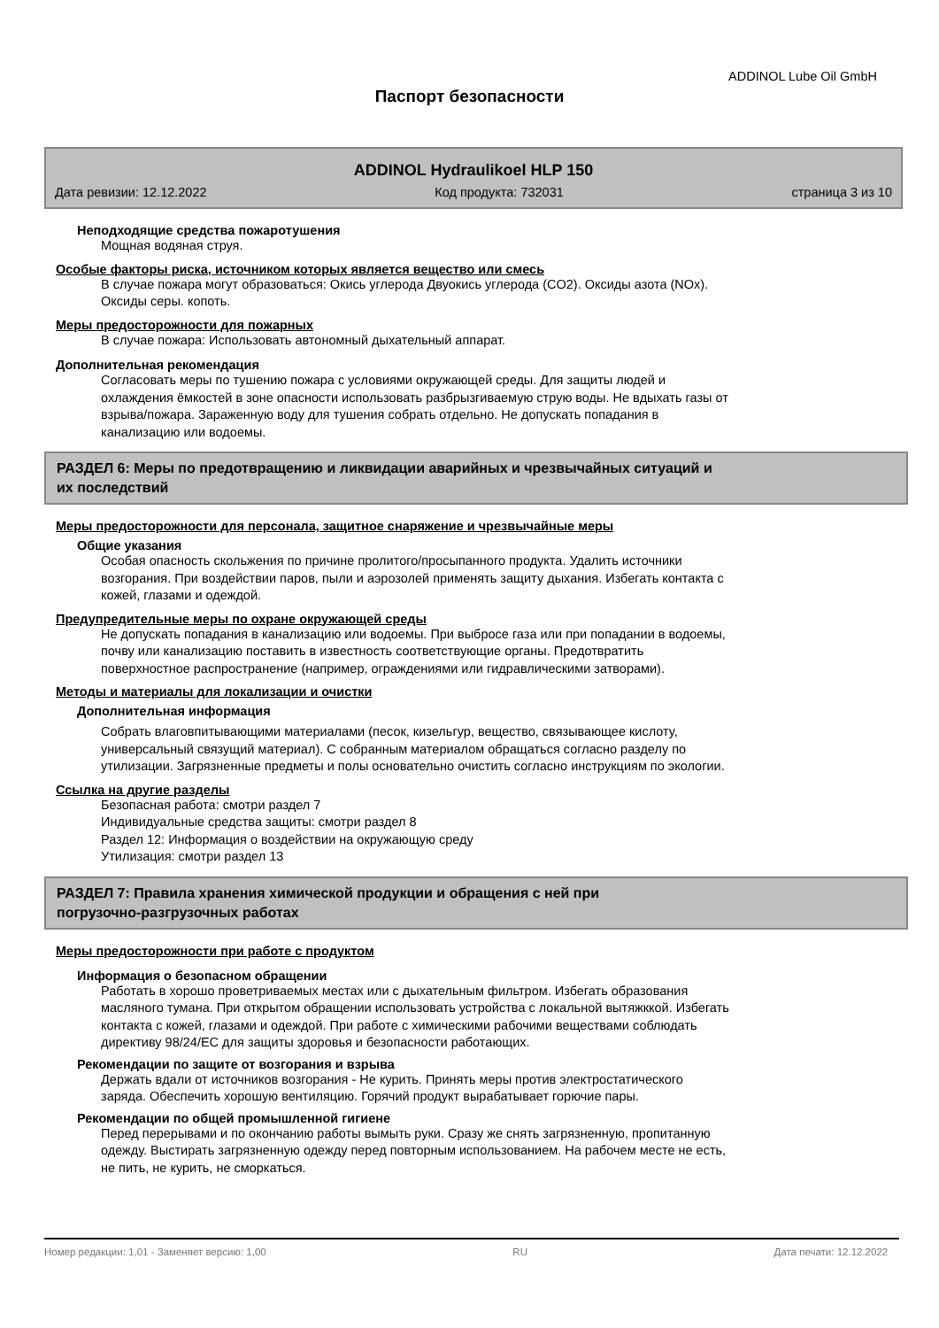ADDINOL Lube Oil GmbH
Паспорт безопасности
ADDINOL Hydraulikoel HLP 150
Дата ревизии: 12.12.2022 Код продукта: 732031 страница 3 из 10
Неподходящие средства пожаротушения
Мощная водяная струя.
Особые факторы риска, источником которых является вещество или смесь
В случае пожара могут образоваться: Окись углерода Двуокись углерода (CO2). Оксиды азота (NOx).
Оксиды серы. копоть.
Меры предосторожности для пожарных
В случае пожара: Использовать автономный дыхательный аппарат.
Дополнительная рекомендация
Согласовать меры по тушению пожара с условиями окружающей среды. Для защиты людей и
охлаждения ёмкостей в зоне опасности использовать разбрызгиваемую струю воды. Не вдыхать газы от
взрыва/пожара. Зараженную воду для тушения собрать отдельно. Не допускать попадания в
канализацию или водоемы.
РАЗДЕЛ 6: Меры по предотвращению и ликвидации аварийных и чрезвычайных ситуаций и
их последствий
Меры предосторожности для персонала, защитное снаряжение и чрезвычайные меры
Общие указания
Особая опасность скольжения по причине пролитого/просыпанного продукта. Удалить источники
возгорания. При воздействии паров, пыли и аэрозолей применять защиту дыхания. Избегать контакта с
кожей, глазами и одеждой.
Предупредительные меры по охране окружающей среды
Не допускать попадания в канализацию или водоемы. При выбросе газа или при попадании в водоемы,
почву или канализацию поставить в известность соответствующие органы. Предотвратить
поверхностное распространение (например, ограждениями или гидравлическими затворами).
Методы и материалы для локализации и очистки
Дополнительная информация
Собрать влаговпитывающими материалами (песок, кизельгур, вещество, связывающее кислоту,
универсальный связущий материал). С собранным материалом обращаться согласно разделу по
утилизации. Загрязненные предметы и полы основательно очистить согласно инструкциям по экологии.
Ссылка на другие разделы
Безопасная работа: смотри раздел 7
Индивидуальные средства защиты: смотри раздел 8
Раздел 12: Информация о воздействии на окружающую среду
Утилизация: смотри раздел 13
РАЗДЕЛ 7: Правила хранения химической продукции и обращения с ней при
погрузочно-разгрузочных работах
Меры предосторожности при работе с продуктом
Информация о безопасном обращении
Работать в хорошо проветриваемых местах или с дыхательным фильтром. Избегать образования
масляного тумана. При открытом обращении использовать устройства с локальной вытяжккой. Избегать
контакта с кожей, глазами и одеждой. При работе с химическими рабочими веществами соблюдать
директиву 98/24/EC для защиты здоровья и безопасности работающих.
Рекомендации по защите от возгорания и взрыва
Держать вдали от источников возгорания - Не курить. Принять меры против электростатического
заряда. Обеспечить хорошую вентиляцию. Горячий продукт вырабатывает горючие пары.
Рекомендации по общей промышленной гигиене
Перед перерывами и по окончанию работы вымыть руки. Сразу же снять загрязненную, пропитанную
одежду. Выстирать загрязненную одежду перед повторным использованием. На рабочем месте не есть,
не пить, не курить, не сморкаться.
Номер редакции: 1,01 - Заменяет версию: 1,00 RU Дата печати: 12.12.2022